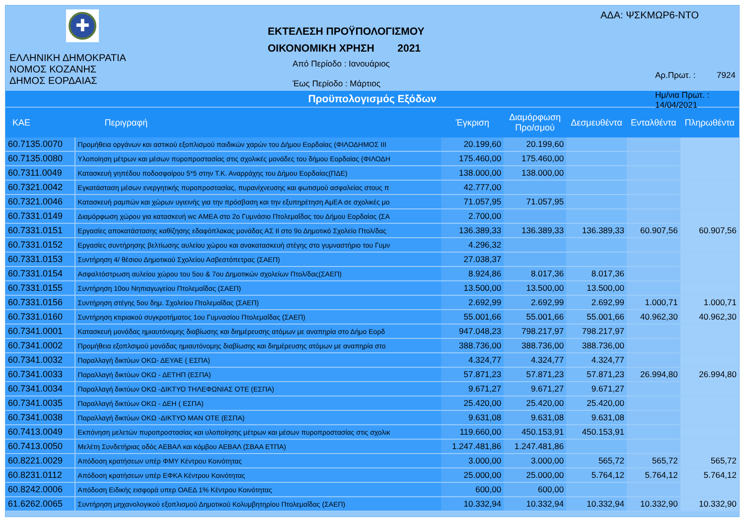✚
ΕΛΛΗΝΙΚΗ ΔΗΜΟΚΡΑΤΙΑ
ΝΟΜΟΣ ΚΟΖΑΝΗΣ
ΔΗΜΟΣ ΕΟΡΔΑΙΑΣ
ΕΚΤΕΛΕΣΗ ΠΡΟΫΠΟΛΟΓΙΣΜΟΥ
ΟΙΚΟΝΟΜΙΚΗ ΧΡΗΣΗ 2021
Από Περίοδο : Ιανουάριος
Έως Περίοδο : Μάρτιος
ΑΔΑ: ΨΣΚΜΩΡ6-ΝΤΟ
Αρ.Πρωτ. : 7924
Ημ/νια Πρωτ. : 14/04/2021
Προϋπολογισμός Εξόδων
| ΚΑΕ | Περιγραφή | Έγκριση | Διαμόρφωση Προ/σμού | Δεσμευθέντα | Ενταλθέντα | Πληρωθέντα |
| --- | --- | --- | --- | --- | --- | --- |
| 60.7135.0070 | Προμήθεια οργάνων και αστικού εξοπλισμού παιδικών χαρών του Δήμου Εορδαίας (ΦΙΛΟΔΗΜΟΣ ΙΙΙ | 20.199,60 | 20.199,60 | | | |
| 60.7135.0080 | Υλοποίηση μέτρων και μέσων πυροπροστασίας στις σχολικές μονάδες του δήμου Εορδαίας (ΦΙΛΟΔΗ | 175.460,00 | 175.460,00 | | | |
| 60.7311.0049 | Κατασκευή γηπέδου ποδοσφαίρου 5*5 στην Τ.Κ. Αναρράχης του Δήμου Εορδαίας(ΠΔΕ) | 138.000,00 | 138.000,00 | | | |
| 60.7321.0042 | Εγκατάσταση μέσων ενεργητικής πυροπροστασίας, πυρανίχνευσης και φωτισμού ασφαλείας στους π | 42.777,00 | | | | |
| 60.7321.0046 | Κατασκευή ραμπών και χώρων υγιεινής για την πρόσβαση και την εξυπηρέτηση ΑμΕΑ σε σχολικές μο | 71.057,95 | 71.057,95 | | | |
| 60.7331.0149 | Διαμόρφωση χώρου για κατασκευή wc ΑΜΕΑ στο 2ο Γυμνάσιο Πτολεμαΐδας του Δήμου Εορδαίας (ΣΑ | 2.700,00 | | | | |
| 60.7331.0151 | Εργασίες αποκατάστασης καθίζησης εδαφόπλακας μονάδας ΑΣ ΙΙ στο 9ο Δημοτικό Σχολείο Πτολ/δας | 136.389,33 | 136.389,33 | 136.389,33 | 60.907,56 | 60.907,56 |
| 60.7331.0152 | Εργασίες συντήρησης βελτίωσης αυλείου χώρου και ανακατασκευή στέγης στο γυμναστήριο του Γυμν | 4.296,32 | | | | |
| 60.7331.0153 | Συντήρηση 4/ θέσιου Δημοτικού Σχολείου Ασβεστόπετρας (ΣΑΕΠ) | 27.038,37 | | | | |
| 60.7331.0154 | Ασφαλτόστρωση αυλείου χώρου του 5ου & 7ου Δημοτικών σχολείων Πτολ/δας(ΣΑΕΠ) | 8.924,86 | 8.017,36 | 8.017,36 | | |
| 60.7331.0155 | Συντήρηση 10ου Νηπιαγωγείου Πτολεμαΐδας (ΣΑΕΠ) | 13.500,00 | 13.500,00 | 13.500,00 | | |
| 60.7331.0156 | Συντήρηση στέγης 5ου δημ. Σχολείου Πτολεμαΐδας (ΣΑΕΠ) | 2.692,99 | 2.692,99 | 2.692,99 | 1.000,71 | 1.000,71 |
| 60.7331.0160 | Συντήρηση κτιριακού συγκροτήματος 1ου Γυμνασίου Πτολεμαΐδας (ΣΑΕΠ) | 55.001,66 | 55.001,66 | 55.001,66 | 40.962,30 | 40.962,30 |
| 60.7341.0001 | Κατασκευή μονάδας ημιαυτόνομης διαβίωσης και διημέρευσης ατόμων με αναπηρία στο Δήμο Εορδ | 947.048,23 | 798.217,97 | 798.217,97 | | |
| 60.7341.0002 | Προμήθεια εξοπλσιμού μονάδας ημιαυτόνομης διαβίωσης και διημέρευσης ατόμων με αναπηρία στο | 388.736,00 | 388.736,00 | 388.736,00 | | |
| 60.7341.0032 | Παραλλαγή δικτύων ΟΚΩ- ΔΕΥΑΕ ( ΕΣΠΑ) | 4.324,77 | 4.324,77 | 4.324,77 | | |
| 60.7341.0033 | Παραλλαγή δικτύων ΟΚΩ - ΔΕΤΗΠ (ΕΣΠΑ) | 57.871,23 | 57.871,23 | 57.871,23 | 26.994,80 | 26.994,80 |
| 60.7341.0034 | Παραλλαγή δικτύων ΟΚΩ -ΔΙΚΤΥΟ ΤΗΛΕΦΩΝΙΑΣ ΟΤΕ (ΕΣΠΑ) | 9.671,27 | 9.671,27 | 9.671,27 | | |
| 60.7341.0035 | Παραλλαγή δικτύων ΟΚΩ - ΔΕΗ ( ΕΣΠΑ) | 25.420,00 | 25.420,00 | 25.420,00 | | |
| 60.7341.0038 | Παραλλαγή δικτύων ΟΚΩ -ΔΙΚΤΥΟ ΜΑΝ ΟΤΕ (ΕΣΠΑ) | 9.631,08 | 9.631,08 | 9.631,08 | | |
| 60.7413.0049 | Εκπόνηση μελετών πυροπροστασίας και υλοποίησης μέτρων και μέσων πυροπροστασίας στις σχολικ | 119.660,00 | 450.153,91 | 450.153,91 | | |
| 60.7413.0050 | Μελέτη Συνδετήριας οδός ΑΕΒΑΛ και κόμβου ΑΕΒΑΛ (ΣΒΑΑ ΕΤΠΑ) | 1.247.481,86 | 1.247.481,86 | | | |
| 60.8221.0029 | Απόδοση κρατήσεων υπέρ ΦΜΥ Κέντρου Κοινότητας | 3.000,00 | 3.000,00 | 565,72 | 565,72 | 565,72 |
| 60.8231.0112 | Απόδοση κρατήσεων υπέρ ΕΦΚΑ Κέντρου Κοινότητας | 25.000,00 | 25.000,00 | 5.764,12 | 5.764,12 | 5.764,12 |
| 60.8242.0006 | Απόδοση Ειδικής εισφορά υπερ ΟΑΕΔ 1% Κέντρου Κοινότητας | 600,00 | 600,00 | | | |
| 61.6262.0065 | Συντήρηση μηχανολογικού εξοπλισμού Δημοτικού Κολυμβητηρίου Πτολεμαΐδας (ΣΑΕΠ) | 10.332,94 | 10.332,94 | 10.332,94 | 10.332,90 | 10.332,90 |